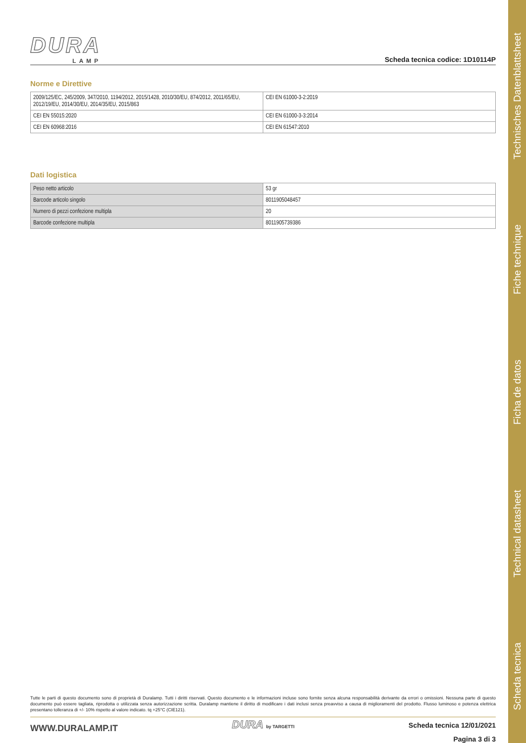Scheda tecnica
Technical datasheet
Ficha de datos
Fiche technique
Technisches Datenblattsheet
DURA
LAMP
Scheda tecnica codice: 1D10114P
Norme e Direttive
| 2009/125/EC, 245/2009, 347/2010, 1194/2012, 2015/1428, 2010/30/EU, 874/2012, 2011/65/EU, 2012/19/EU, 2014/30/EU, 2014/35/EU, 2015/863 | CEI EN 61000-3-2:2019 |
| CEI EN 55015:2020 | CEI EN 61000-3-3:2014 |
| CEI EN 60968:2016 | CEI EN 61547:2010 |
Dati logistica
| Peso netto articolo | 53 gr |
| Barcode articolo singolo | 8011905048457 |
| Numero di pezzi confezione multipla | 20 |
| Barcode confezione multipla | 8011905739386 |
Tutte le parti di questo documento sono di proprietà di Duralamp. Tutti i diritti riservati. Questo documento e le informazioni incluse sono fornite senza alcuna responsabilità derivante da errori o omissioni. Nessuna parte di questo documento può essere tagliata, riprodotta o utilizzata senza autorizzazione scritta. Duralamp mantiene il diritto di modificare i dati inclusi senza preavviso a causa di miglioramenti del prodotto. Flusso luminoso e potenza elettrica presentano tolleranza di +/- 10% rispetto al valore indicato. tq +25°C (CIE121).
WWW.DURALAMP.IT
DURA by TARGETTI
Scheda tecnica 12/01/2021
Pagina 3 di 3